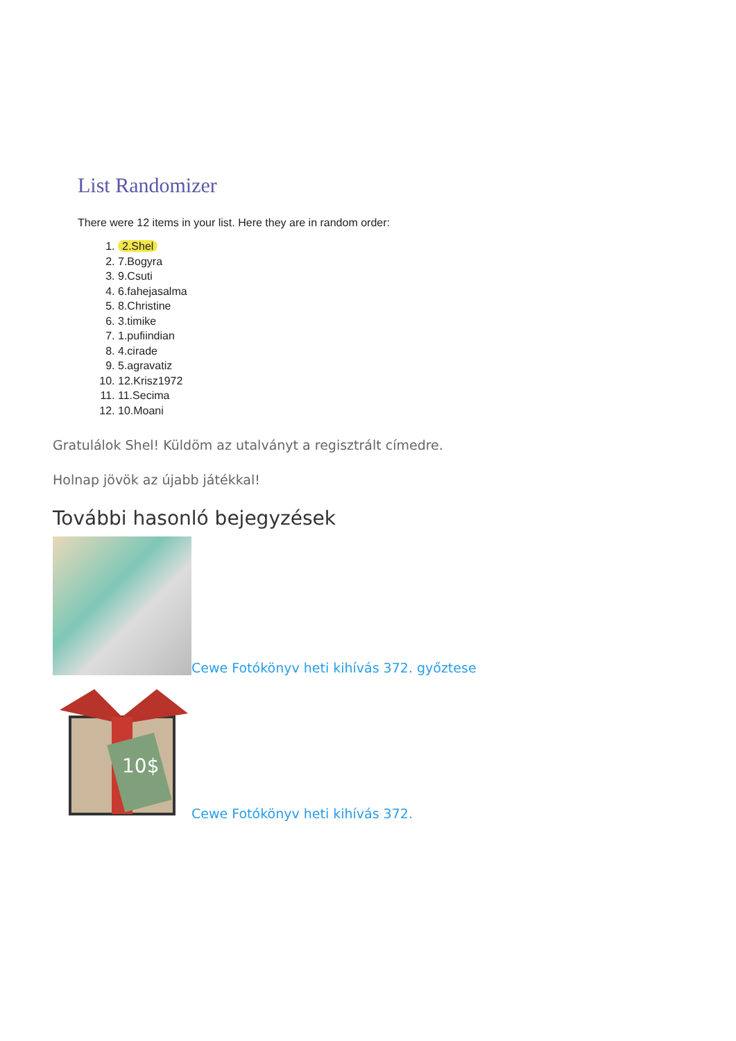List Randomizer
There were 12 items in your list. Here they are in random order:
1. 2.Shel
2. 7.Bogyra
3. 9.Csuti
4. 6.fahejasalma
5. 8.Christine
6. 3.timike
7. 1.pufiindian
8. 4.cirade
9. 5.agravatiz
10. 12.Krisz1972
11. 11.Secima
12. 10.Moani
Gratulálok Shel! Küldöm az utalványt a regisztrált címedre.
Holnap jövök az újabb játékkal!
További hasonló bejegyzések
Cewe Fotókönyv heti kihívás 372. győztese
10$
Cewe Fotókönyv heti kihívás 372.